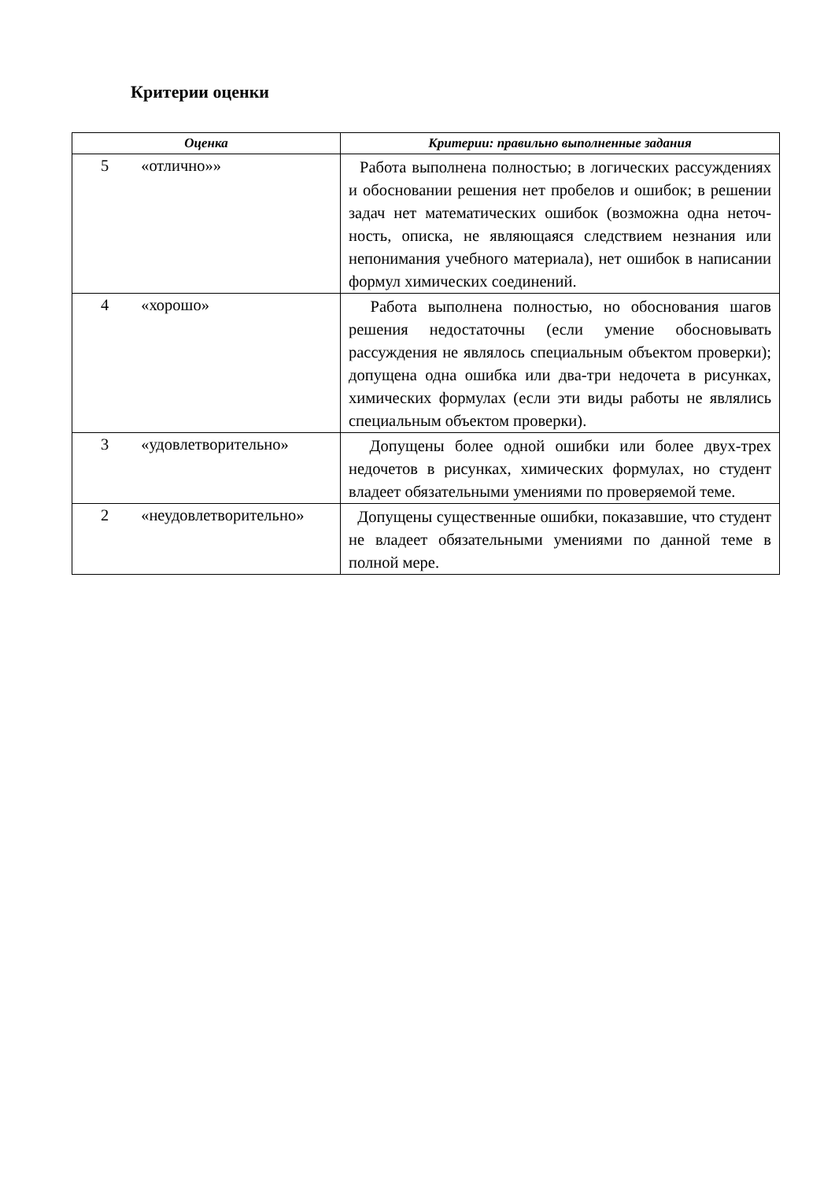Критерии оценки
| Оценка | Критерии: правильно выполненные задания |
| --- | --- |
| 5 «отлично»» | Работа выполнена полностью; в логических рассуждениях и обосновании решения нет пробелов и ошибок; в решении задач нет математических ошибок (возможна одна неточ-ность, описка, не являющаяся следствием незнания или непонимания учебного материала), нет ошибок в написании формул химических соединений. |
| 4 «хорошо» | Работа выполнена полностью, но обоснования шагов решения недостаточны (если умение обосновывать рассуждения не являлось специальным объектом проверки); допущена одна ошибка или два-три недочета в рисунках, химических формулах (если эти виды работы не являлись специальным объектом проверки). |
| 3 «удовлетворительно» | Допущены более одной ошибки или более двух-трех недочетов в рисунках, химических формулах, но студент владеет обязательными умениями по проверяемой теме. |
| 2 «неудовлетворительно» | Допущены существенные ошибки, показавшие, что студент не владеет обязательными умениями по данной теме в полной мере. |